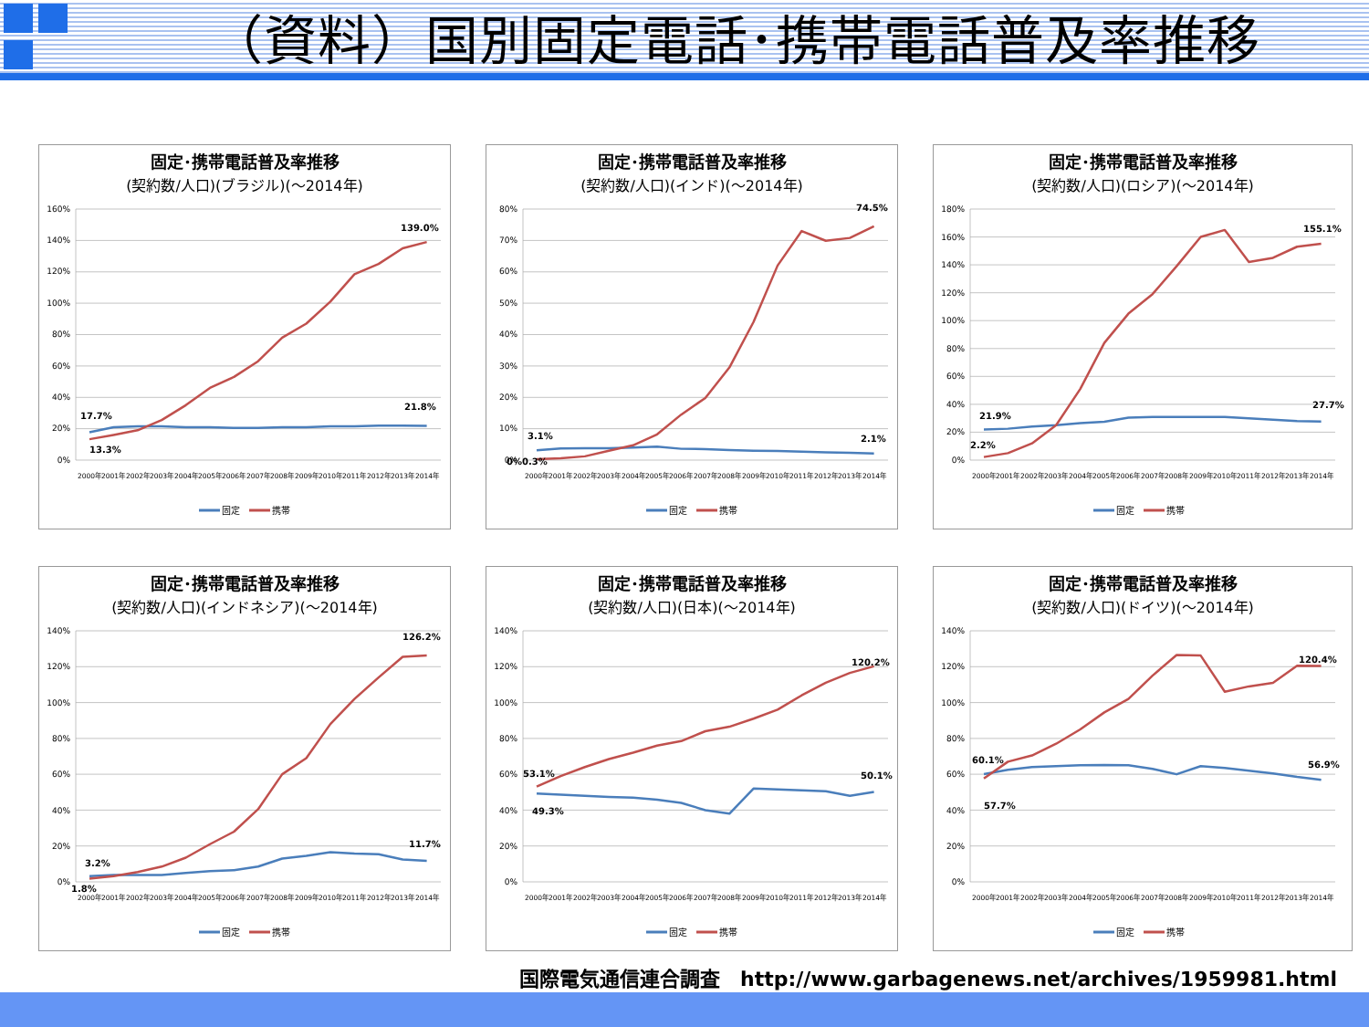（資料）国別固定電話･携帯電話普及率推移
固定･携帯電話普及率推移
(契約数/人口)(ブラジル)(～2014年)
160%
140%
120%
100%
80%
60%
40%
20%
0%
17.7%
13.3%
21.8%
139.0%
2000年
2001年
2002年
2003年
2004年
2005年
2006年
2007年
2008年
2009年
2010年
2011年
2012年
2013年
2014年
固定
携帯
固定･携帯電話普及率推移
(契約数/人口)(インド)(～2014年)
80%
70%
60%
50%
40%
30%
20%
10%
0%
3.1%
0%0.3%
2.1%
74.5%
2000年
2001年
2002年
2003年
2004年
2005年
2006年
2007年
2008年
2009年
2010年
2011年
2012年
2013年
2014年
固定
携帯
固定･携帯電話普及率推移
(契約数/人口)(ロシア)(～2014年)
180%
160%
140%
120%
100%
80%
60%
40%
20%
0%
21.9%
2.2%
27.7%
155.1%
2000年
2001年
2002年
2003年
2004年
2005年
2006年
2007年
2008年
2009年
2010年
2011年
2012年
2013年
2014年
固定
携帯
固定･携帯電話普及率推移
(契約数/人口)(インドネシア)(～2014年)
140%
120%
100%
80%
60%
40%
20%
0%
3.2%
1.8%
11.7%
126.2%
2000年
2001年
2002年
2003年
2004年
2005年
2006年
2007年
2008年
2009年
2010年
2011年
2012年
2013年
2014年
固定
携帯
固定･携帯電話普及率推移
(契約数/人口)(日本)(～2014年)
140%
120%
100%
80%
60%
40%
20%
0%
53.1%
49.3%
50.1%
120.2%
2000年
2001年
2002年
2003年
2004年
2005年
2006年
2007年
2008年
2009年
2010年
2011年
2012年
2013年
2014年
固定
携帯
固定･携帯電話普及率推移
(契約数/人口)(ドイツ)(～2014年)
140%
120%
100%
80%
60%
40%
20%
0%
60.1%
57.7%
56.9%
120.4%
2000年
2001年
2002年
2003年
2004年
2005年
2006年
2007年
2008年
2009年
2010年
2011年
2012年
2013年
2014年
固定
携帯
国際電気通信連合調査　http://www.garbagenews.net/archives/1959981.html